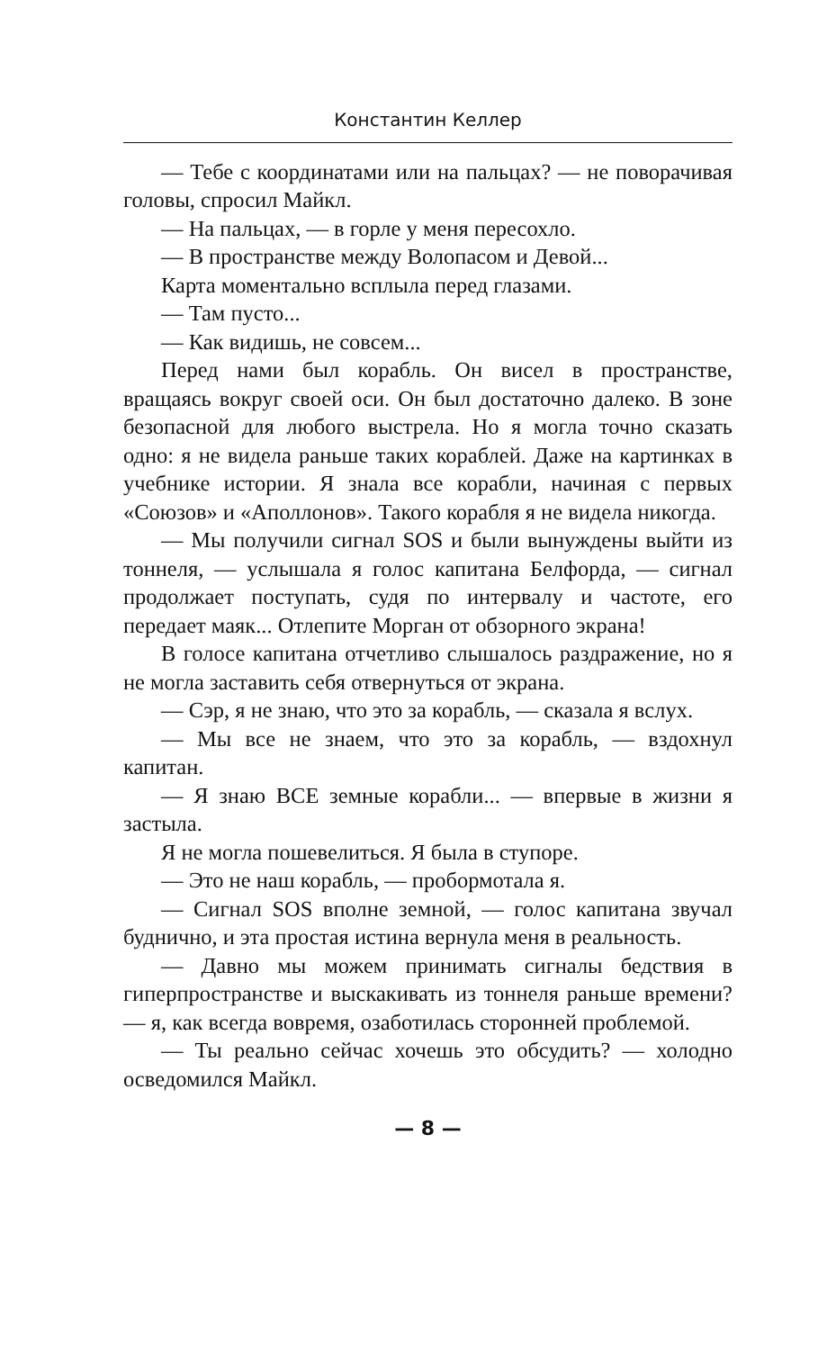Константин Келлер
— Тебе с координатами или на пальцах? — не поворачивая головы, спросил Майкл.
— На пальцах, — в горле у меня пересохло.
— В пространстве между Волопасом и Девой...
Карта моментально всплыла перед глазами.
— Там пусто...
— Как видишь, не совсем...
Перед нами был корабль. Он висел в пространстве, вращаясь вокруг своей оси. Он был достаточно далеко. В зоне безопасной для любого выстрела. Но я могла точно сказать одно: я не видела раньше таких кораблей. Даже на картинках в учебнике истории. Я знала все корабли, начиная с первых «Союзов» и «Аполлонов». Такого корабля я не видела никогда.
— Мы получили сигнал SOS и были вынуждены выйти из тоннеля, — услышала я голос капитана Белфорда, — сигнал продолжает поступать, судя по интервалу и частоте, его передает маяк... Отлепите Морган от обзорного экрана!
В голосе капитана отчетливо слышалось раздражение, но я не могла заставить себя отвернуться от экрана.
— Сэр, я не знаю, что это за корабль, — сказала я вслух.
— Мы все не знаем, что это за корабль, — вздохнул капитан.
— Я знаю ВСЕ земные корабли... — впервые в жизни я застыла.
Я не могла пошевелиться. Я была в ступоре.
— Это не наш корабль, — пробормотала я.
— Сигнал SOS вполне земной, — голос капитана звучал буднично, и эта простая истина вернула меня в реальность.
— Давно мы можем принимать сигналы бедствия в гиперпространстве и выскакивать из тоннеля раньше времени? — я, как всегда вовремя, озаботилась сторонней проблемой.
— Ты реально сейчас хочешь это обсудить? — холодно осведомился Майкл.
— 8 —